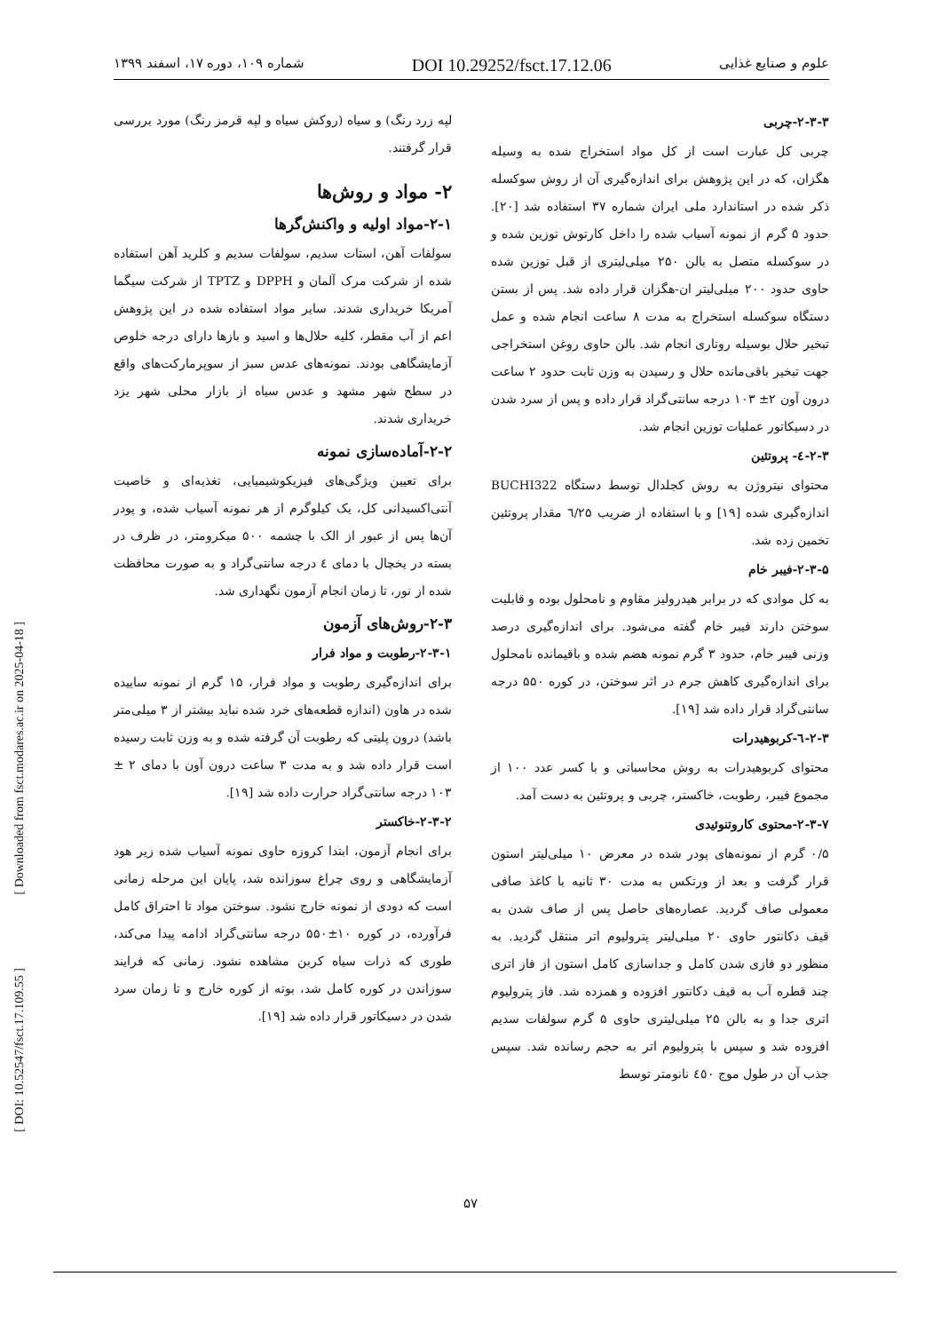علوم و صنایع غذایی DOI 10.29252/fsct.17.12.06 شماره ۱۰۹، دوره ۱۷، اسفند ۱۳۹۹
لپه زرد رنگ) و سیاه (روکش سیاه و لپه قرمز رنگ) مورد بررسی قرار گرفتند.
۲- مواد و روش‌ها
۲-۱-مواد اولیه و واکنش‌گرها
سولفات آهن، استات سدیم، سولفات سدیم و کلرید آهن استفاده شده از شرکت مرک آلمان و DPPH و TPTZ از شرکت سیگما آمریکا خریداری شدند. سایر مواد استفاده شده در این پژوهش اعم از آب مقطر، کلیه حلال‌ها و اسید و بازها دارای درجه خلوص آزمایشگاهی بودند. نمونه‌های عدس سبز از سوپرمارکت‌های واقع در سطح شهر مشهد و عدس سیاه از بازار محلی شهر یزد خریداری شدند.
۲-۲-آماده‌سازی نمونه
برای تعیین ویژگی‌های فیزیکوشیمیایی، تغذیه‌ای و خاصیت آنتی‌اکسیدانی کل، یک کیلوگرم از هر نمونه آسیاب شده، و پودر آن‌ها پس از عبور از الک با چشمه ۵۰۰ میکرومتر، در ظرف در بسته در یخچال با دمای ٤ درجه سانتی‌گراد و به صورت محافظت شده از نور، تا زمان انجام آزمون نگهداری شد.
۲-۳-روش‌های آزمون
۲-۳-۱-رطوبت و مواد فرار
برای اندازه‌گیری رطوبت و مواد فرار، ۱۵ گرم از نمونه ساییده شده در هاون (اندازه قطعه‌های خرد شده نباید بیشتر از ۳ میلی‌متر باشد) درون پلیتی که رطوبت آن گرفته شده و به وزن ثابت رسیده است قرار داده شد و به مدت ۳ ساعت درون آون با دمای ۲ ± ۱۰۳ درجه سانتی‌گراد حرارت داده شد [۱۹].
۲-۳-۲-خاکستر
برای انجام آزمون، ابتدا کروزه حاوی نمونه آسیاب شده زیر هود آزمایشگاهی و روی چراغ سوزانده شد، پایان این مرحله زمانی است که دودی از نمونه خارج نشود. سوختن مواد تا احتراق کامل فرآورده، در کوره ۱۰±۵۵۰ درجه سانتی‌گراد ادامه پیدا می‌کند، طوری که ذرات سیاه کربن مشاهده نشود. زمانی که فرایند سوزاندن در کوره کامل شد، بوته از کوره خارج و تا زمان سرد شدن در دسیکاتور قرار داده شد [۱۹].
۲-۳-۳-چربی
چربی کل عبارت است از کل مواد استخراج شده به وسیله هگزان، که در این پژوهش برای اندازه‌گیری آن از روش سوکسله ذکر شده در استاندارد ملی ایران شماره ۳۷ استفاده شد [۲۰]. حدود ۵ گرم از نمونه آسیاب شده را داخل کارتوش توزین شده و در سوکسله متصل به بالن ۲۵۰ میلی‌لیتری از قبل توزین شده حاوی حدود ۲۰۰ میلی‌لیتر ان-هگزان قرار داده شد. پس از بستن دستگاه سوکسله استخراج به مدت ۸ ساعت انجام شده و عمل تبخیر حلال بوسیله روتاری انجام شد. بالن حاوی روغن استخراجی جهت تبخیر باقی‌مانده حلال و رسیدن به وزن ثابت حدود ۲ ساعت درون آون ۲± ۱۰۳ درجه سانتی‌گراد قرار داده و پس از سرد شدن در دسیکاتور عملیات توزین انجام شد.
۲-۳-٤- پروتئین
محتوای نیتروژن به روش کجلدال توسط دستگاه BUCHI322 اندازه‌گیری شده [۱۹] و با استفاده از ضریب ٦/۲۵ مقدار پروتئین تخمین زده شد.
۲-۳-۵-فیبر خام
به کل موادی که در برابر هیدرولیز مقاوم و نامحلول بوده و قابلیت سوختن دارند فیبر خام گفته می‌شود. برای اندازه‌گیری درصد وزنی فیبر خام، حدود ۳ گرم نمونه هضم شده و باقیمانده نامحلول برای اندازه‌گیری کاهش جرم در اثر سوختن، در کوره ۵۵۰ درجه سانتی‌گراد قرار داده شد [۱۹].
۲-۳-٦-کربوهیدرات
محتوای کربوهیدرات به روش محاسباتی و با کسر عدد ۱۰۰ از مجموع فیبر، رطوبت، خاکستر، چربی و پروتئین به دست آمد.
۲-۳-۷-محتوی کاروتنوئیدی
۰/۵ گرم از نمونه‌های پودر شده در معرض ۱۰ میلی‌لیتر استون قرار گرفت و بعد از ورتکس به مدت ۳۰ ثانیه با کاغذ صافی معمولی صاف گردید. عصاره‌های حاصل پس از صاف شدن به قیف دکانتور حاوی ۲۰ میلی‌لیتر پترولیوم اتر منتقل گردید. به منظور دو فازی شدن کامل و جداسازی کامل استون از فاز اتری چند قطره آب به قیف دکانتور افزوده و همزده شد. فاز پترولیوم اتری جدا و به بالن ۲۵ میلی‌لیتری حاوی ۵ گرم سولفات سدیم افزوده شد و سپس با پترولیوم اتر به حجم رسانده شد. سپس جذب آن در طول موج ٤٥۰ نانومتر توسط
[ Downloaded from fsct.modares.ac.ir on 2025-04-18 ]
[ DOI: 10.52547/fsct.17.109.55 ]
۵۷